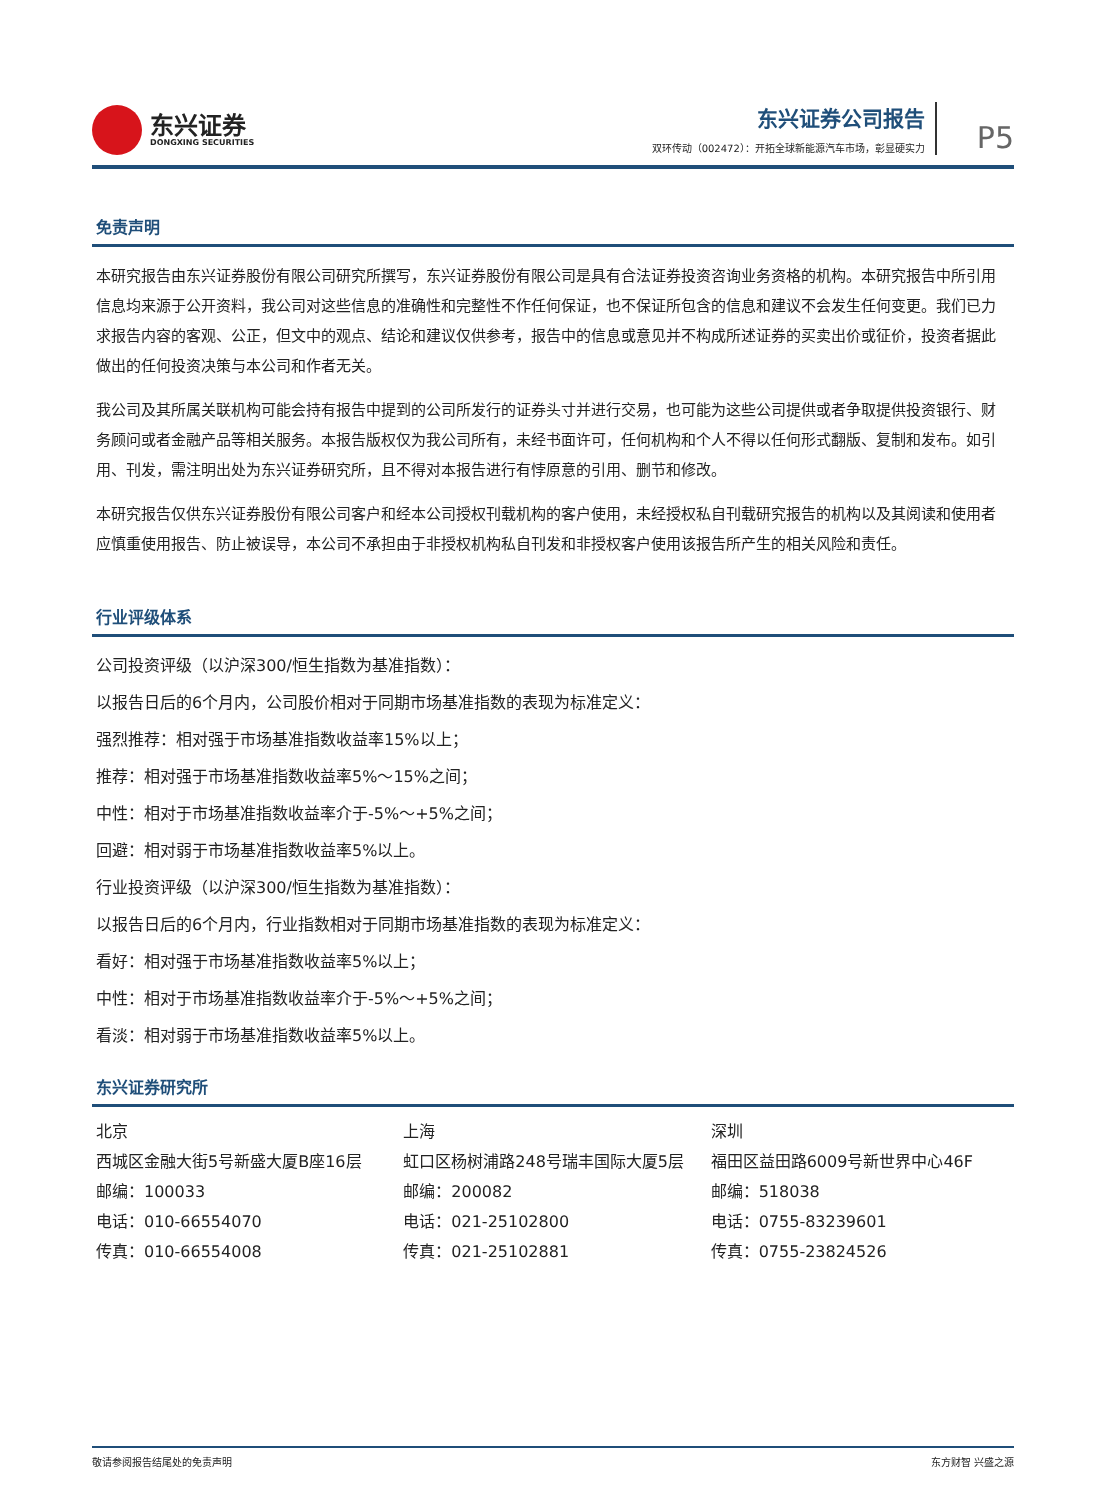东兴证券
DONGXING SECURITIES
东兴证券公司报告
双环传动（002472）：开拓全球新能源汽车市场，彰显硬实力
P5
免责声明
本研究报告由东兴证券股份有限公司研究所撰写，东兴证券股份有限公司是具有合法证券投资咨询业务资格的机构。本研究报告中所引用信息均来源于公开资料，我公司对这些信息的准确性和完整性不作任何保证，也不保证所包含的信息和建议不会发生任何变更。我们已力求报告内容的客观、公正，但文中的观点、结论和建议仅供参考，报告中的信息或意见并不构成所述证券的买卖出价或征价，投资者据此做出的任何投资决策与本公司和作者无关。
我公司及其所属关联机构可能会持有报告中提到的公司所发行的证券头寸并进行交易，也可能为这些公司提供或者争取提供投资银行、财务顾问或者金融产品等相关服务。本报告版权仅为我公司所有，未经书面许可，任何机构和个人不得以任何形式翻版、复制和发布。如引用、刊发，需注明出处为东兴证券研究所，且不得对本报告进行有悖原意的引用、删节和修改。
本研究报告仅供东兴证券股份有限公司客户和经本公司授权刊载机构的客户使用，未经授权私自刊载研究报告的机构以及其阅读和使用者应慎重使用报告、防止被误导，本公司不承担由于非授权机构私自刊发和非授权客户使用该报告所产生的相关风险和责任。
行业评级体系
公司投资评级（以沪深300/恒生指数为基准指数）：
以报告日后的6个月内，公司股价相对于同期市场基准指数的表现为标准定义：
强烈推荐：相对强于市场基准指数收益率15%以上；
推荐：相对强于市场基准指数收益率5%～15%之间；
中性：相对于市场基准指数收益率介于-5%～+5%之间；
回避：相对弱于市场基准指数收益率5%以上。
行业投资评级（以沪深300/恒生指数为基准指数）：
以报告日后的6个月内，行业指数相对于同期市场基准指数的表现为标准定义：
看好：相对强于市场基准指数收益率5%以上；
中性：相对于市场基准指数收益率介于-5%～+5%之间；
看淡：相对弱于市场基准指数收益率5%以上。
东兴证券研究所
| 北京 西城区金融大街5号新盛大厦B座16层 邮编：100033 电话：010-66554070 传真：010-66554008 | 上海 虹口区杨树浦路248号瑞丰国际大厦5层 邮编：200082 电话：021-25102800 传真：021-25102881 | 深圳 福田区益田路6009号新世界中心46F 邮编：518038 电话：0755-83239601 传真：0755-23824526 |
敬请参阅报告结尾处的免责声明 东方财智 兴盛之源